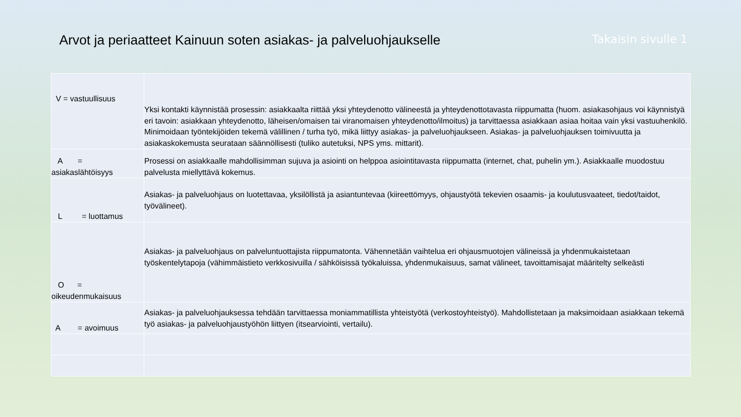Arvot ja periaatteet Kainuun soten asiakas- ja palveluohjaukselle
Takaisin sivulle 1
| V = vastuullisuus | Yksi kontakti käynnistää prosessin: asiakkaalta riittää yksi yhteydenotto välineestä ja yhteydenottotavasta riippumatta (huom. asiakasohjaus voi käynnistyä eri tavoin: asiakkaan yhteydenotto, läheisen/omaisen tai viranomaisen yhteydenotto/ilmoitus) ja tarvittaessa asiakkaan asiaa hoitaa vain yksi vastuuhenkilö. Minimoidaan työntekijöiden tekemä välillinen / turha työ, mikä liittyy asiakas- ja palveluohjaukseen. Asiakas- ja palveluohjauksen toimivuutta ja asiakaskokemusta seurataan säännöllisesti (tuliko autetuksi, NPS yms. mittarit). |
| A = asiakaslähtöisyys | Prosessi on asiakkaalle mahdollisimman sujuva ja asiointi on helppoa asiointitavasta riippumatta (internet, chat, puhelin ym.). Asiakkaalle muodostuu palvelusta miellyttävä kokemus. |
| L = luottamus | Asiakas- ja palveluohjaus on luotettavaa, yksilöllistä ja asiantuntevaa (kiireettömyys, ohjaustyötä tekevien osaamis- ja koulutusvaateet, tiedot/taidot, työvälineet). |
| O = oikeudenmukaisuus | Asiakas- ja palveluohjaus on palveluntuottajista riippumatonta. Vähennetään vaihtelua eri ohjausmuotojen välineissä ja yhdenmukaistetaan työskentelytapoja (vähimmäistieto verkkosivuilla / sähköisissä työkaluissa, yhdenmukaisuus, samat välineet, tavoittamisajat määritelty selkeästi |
| A = avoimuus | Asiakas- ja palveluohjauksessa tehdään tarvittaessa moniammatillista yhteistyötä (verkostoyhteistyö). Mahdollistetaan ja maksimoidaan asiakkaan tekemä työ asiakas- ja palveluohjaustyöhön liittyen (itsearviointi, vertailu). |